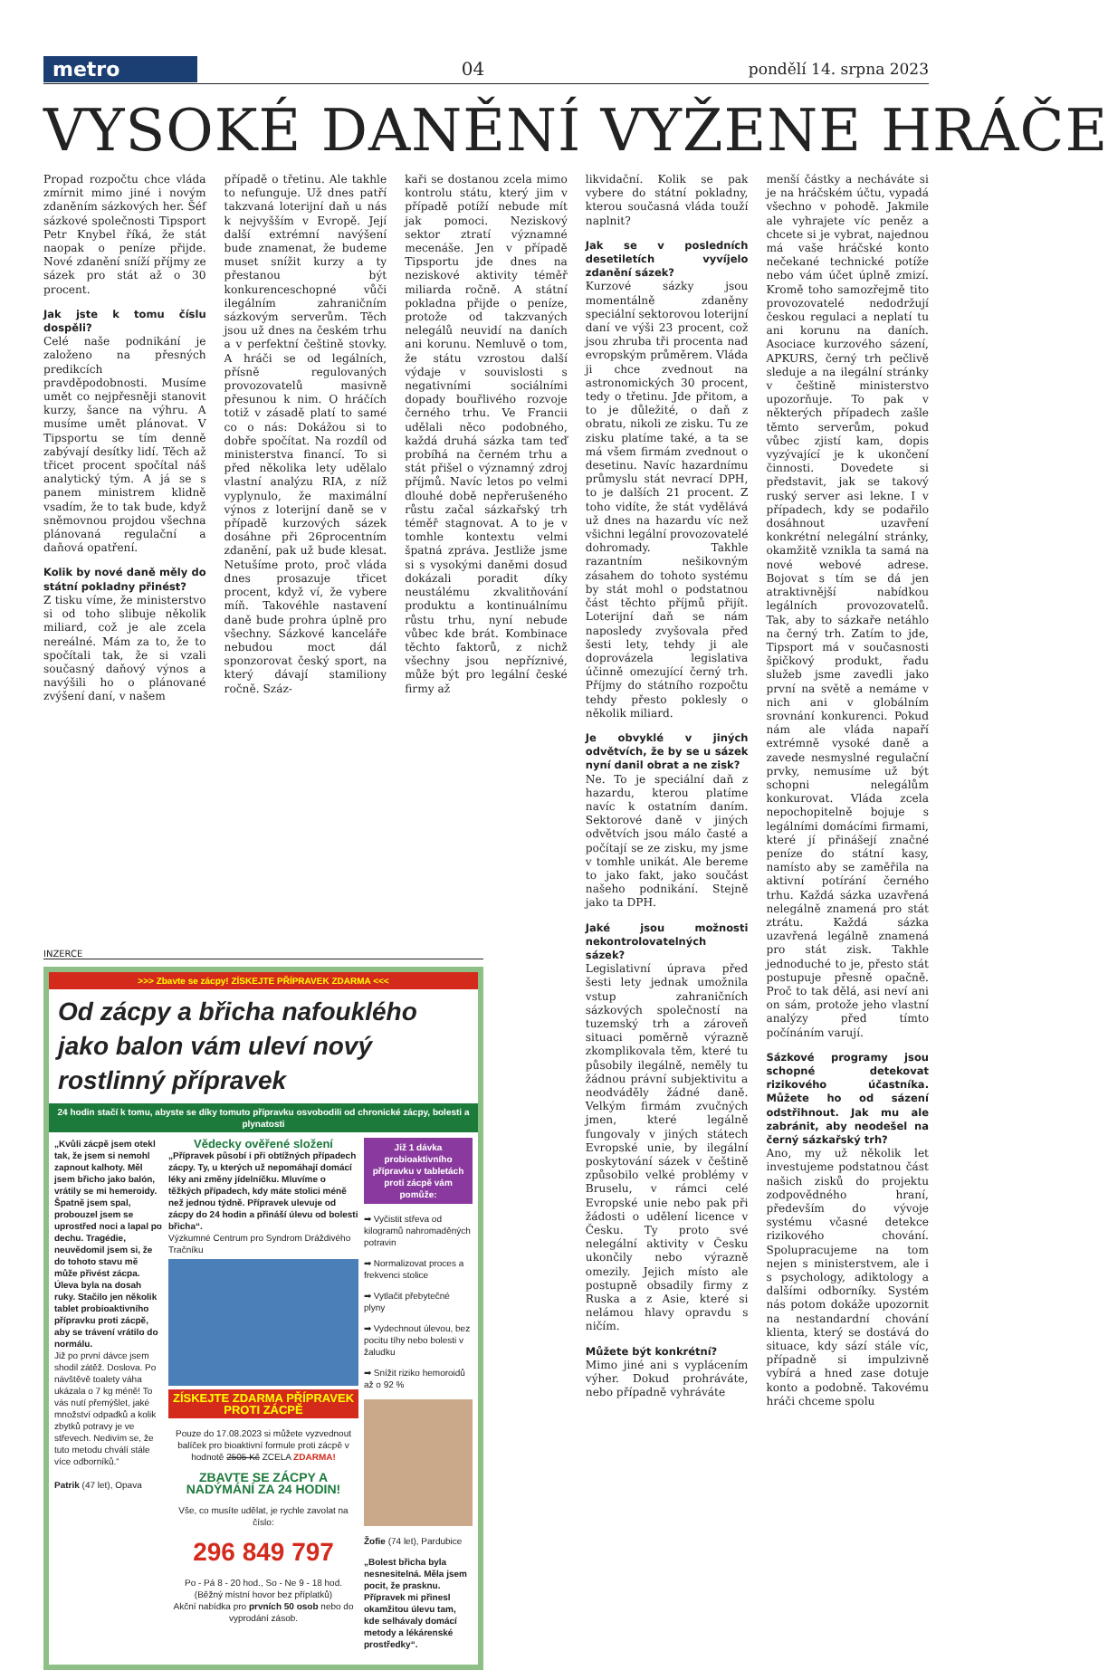metro 04
pondělí 14. srpna 2023
VYSOKÉ DANĚNÍ VYŽENE HRÁČE
Propad rozpočtu chce vláda zmírnit mimo jiné i novým zdaněním sázkových her. Šéf sázkové společnosti Tipsport Petr Knybel říká, že stát naopak o peníze přijde. Nové zdanění sníží příjmy ze sázek pro stát až o 30 procent.
Jak jste k tomu číslu dospěli?
Celé naše podnikání je založeno na přesných predikcích pravděpodobnosti. Musíme umět co nejpřesněji stanovit kurzy, šance na výhru. A musíme umět plánovat. V Tipsportu se tím denně zabývají desítky lidí. Těch až třicet procent spočítal náš analytický tým. A já se s panem ministrem klidně vsadím, že to tak bude, když sněmovnou projdou všechna plánovaná regulační a daňová opatření.
Kolik by nové daně měly do státní pokladny přinést?
Z tisku víme, že ministerstvo si od toho slibuje několik miliard, což je ale zcela nereálné. Mám za to, že to spočítali tak, že si vzali současný daňový výnos a navýšili ho o plánované zvýšení daní, v našem
případě o třetinu. Ale takhle to nefunguje. Už dnes patří takzvaná loterijní daň u nás k nejvyšším v Evropě. Její další extrémní navýšení bude znamenat, že budeme muset snížit kurzy a ty přestanou být konkurenceschopné vůči ilegálním zahraničním sázkovým serverům. Těch jsou už dnes na českém trhu a v perfektní češtině stovky. A hráči se od legálních, přísně regulovaných provozovatelů masivně přesunou k nim. O hráčích totiž v zásadě platí to samé co o nás: Dokážou si to dobře spočítat. Na rozdíl od ministerstva financí. To si před několika lety udělalo vlastní analýzu RIA, z níž vyplynulo, že maximální výnos z loterijní daně se v případě kurzových sázek dosáhne při 26procentním zdanění, pak už bude klesat. Netušíme proto, proč vláda dnes prosazuje třicet procent, když ví, že vybere míň. Takovéhle nastavení daně bude prohra úplně pro všechny. Sázkové kanceláře nebudou moct dál sponzorovat český sport, na který dávají stamiliony ročně. Száz-
kaři se dostanou zcela mimo kontrolu státu, který jim v případě potíží nebude mít jak pomoci. Neziskový sektor ztratí významné mecenáše. Jen v případě Tipsportu jde dnes na neziskové aktivity téměř miliarda ročně. A státní pokladna přijde o peníze, protože od takzvaných nelegálů neuvidí na daních ani korunu. Nemluvě o tom, že státu vzrostou další výdaje v souvislosti s negativními sociálními dopady bouřlivého rozvoje černého trhu. Ve Francii udělali něco podobného, každá druhá sázka tam teď probíhá na černém trhu a stát přišel o významný zdroj příjmů. Navíc letos po velmi dlouhé době nepřerušeného růstu začal sázkařský trh téměř stagnovat. A to je v tomhle kontextu velmi špatná zpráva. Jestliže jsme si s vysokými daněmi dosud dokázali poradit díky neustálému zkvalitňování produktu a kontinuálnímu růstu trhu, nyní nebude vůbec kde brát. Kombinace těchto faktorů, z nichž všechny jsou nepříznivé, může být pro legální české firmy až
likvidační. Kolik se pak vybere do státní pokladny, kterou současná vláda touží naplnit?
Jak se v posledních desetiletích vyvíjelo zdanění sázek?
Kurzové sázky jsou momentálně zdaněny speciální sektorovou loterijní daní ve výši 23 procent, což jsou zhruba tři procenta nad evropským průměrem. Vláda ji chce zvednout na astronomických 30 procent, tedy o třetinu. Jde přitom, a to je důležité, o daň z obratu, nikoli ze zisku. Tu ze zisku platíme také, a ta se má všem firmám zvednout o desetinu. Navíc hazardnímu průmyslu stát nevrací DPH, to je dalších 21 procent. Z toho vidíte, že stát vydělává už dnes na hazardu víc než všichni legální provozovatelé dohromady. Takhle razantním nešikovným zásahem do tohoto systému by stát mohl o podstatnou část těchto příjmů přijít. Loterijní daň se nám naposledy zvyšovala před šesti lety, tehdy ji ale doprovázela legislativa účinně omezující černý trh. Příjmy do státního rozpočtu tehdy přesto poklesly o několik miliard.
Je obvyklé v jiných odvětvích, že by se u sázek nyní danil obrat a ne zisk?
Ne. To je speciální daň z hazardu, kterou platíme navíc k ostatním daním. Sektorové daně v jiných odvětvích jsou málo časté a počítají se ze zisku, my jsme v tomhle unikát. Ale bereme to jako fakt, jako součást našeho podnikání. Stejně jako ta DPH.
Jaké jsou možnosti nekontrolovatelných sázek?
Legislativní úprava před šesti lety jednak umožnila vstup zahraničních sázkových společností na tuzemský trh a zároveň situaci poměrně výrazně zkomplikovala těm, které tu působily ilegálně, neměly tu žádnou právní subjektivitu a neodváděly žádné daně. Velkým firmám zvučných jmen, které legálně fungovaly v jiných státech Evropské unie, by ilegální poskytování sázek v češtině způsobilo velké problémy v Bruselu, v rámci celé Evropské unie nebo pak při žádosti o udělení licence v Česku. Ty proto své nelegální aktivity v Česku ukončily nebo výrazně omezily. Jejich místo ale postupně obsadily firmy z Ruska a z Asie, které si nelámou hlavy opravdu s ničím.
Můžete být konkrétní?
Mimo jiné ani s vyplácením výher. Dokud prohráváte, nebo případně vyhráváte
menší částky a necháváte si je na hráčském účtu, vypadá všechno v pohodě. Jakmile ale vyhrajete víc peněz a chcete si je vybrat, najednou má vaše hráčské konto nečekané technické potíže nebo vám účet úplně zmizí. Kromě toho samozřejmě tito provozovatelé nedodržují českou regulaci a neplatí tu ani korunu na daních. Asociace kurzového sázení, APKURS, černý trh pečlivě sleduje a na ilegální stránky v češtině ministerstvo upozorňuje. To pak v některých případech zašle těmto serverům, pokud vůbec zjistí kam, dopis vyzývající je k ukončení činnosti. Dovedete si představit, jak se takový ruský server asi lekne. I v případech, kdy se podařilo dosáhnout uzavření konkrétní nelegální stránky, okamžitě vznikla ta samá na nové webové adrese. Bojovat s tím se dá jen atraktivnější nabídkou legálních provozovatelů. Tak, aby to sázkaře netáhlo na černý trh. Zatím to jde, Tipsport má v současnosti špičkový produkt, řadu služeb jsme zavedli jako první na světě a nemáme v nich ani v globálním srovnání konkurenci. Pokud nám ale vláda napaří extrémně vysoké daně a zavede nesmyslné regulační prvky, nemusíme už být schopni nelegálům konkurovat. Vláda zcela nepochopitelně bojuje s legálními domácími firmami, které jí přinášejí značné peníze do státní kasy, namísto aby se zaměřila na aktivní potírání černého trhu. Každá sázka uzavřená nelegálně znamená pro stát ztrátu. Každá sázka uzavřená legálně znamená pro stát zisk. Takhle jednoduché to je, přesto stát postupuje přesně opačně. Proč to tak dělá, asi neví ani on sám, protože jeho vlastní analýzy před tímto počínáním varují.
Sázkové programy jsou schopné detekovat rizikového účastníka. Můžete ho od sázení odstřihnout. Jak mu ale zabránit, aby neodešel na černý sázkařský trh?
Ano, my už několik let investujeme podstatnou část našich zisků do projektu zodpovědného hraní, především do vývoje systému včasné detekce rizikového chování. Spolupracujeme na tom nejen s ministerstvem, ale i s psychology, adiktology a dalšími odborníky. Systém nás potom dokáže upozornit na nestandardní chování klienta, který se dostává do situace, kdy sází stále víc, případně si impulzivně vybírá a hned zase dotuje konto a podobně. Takovému hráči chceme spolu
INZERCE
>>> Zbavte se zácpy! ZÍSKEJTE PŘÍPRAVEK ZDARMA <<<
Od zácpy a břicha nafouklého jako balon vám uleví nový rostlinný přípravek
24 hodin stačí k tomu, abyste se díky tomuto přípravku osvobodili od chronické zácpy, bolesti a plynatosti
„Kvůli zácpě jsem otekl tak, že jsem si nemohl zapnout kalhoty. Měl jsem břicho jako balón, vrátily se mi hemeroidy. Špatně jsem spal, probouzel jsem se uprostřed noci a lapal po dechu. Tragédie, neuvědomil jsem si, že do tohoto stavu mě může přivést zácpa. Úleva byla na dosah ruky. Stačilo jen několik tablet probioaktivního přípravku proti zácpě, aby se trávení vrátilo do normálu.
Již po první dávce jsem shodil zátěž. Doslova. Po návštěvě toalety váha ukázala o 7 kg méně! To vás nutí přemýšlet, jaké množství odpadků a kolik zbytků potravy je ve střevech. Nedivím se, že tuto metodu chválí stále více odborníků.“
Patrik (47 let), Opava
Vědecky ověřené složení
„Přípravek působí i při obtížných případech zácpy. Ty, u kterých už nepomáhají domácí léky ani změny jídelníčku. Mluvíme o těžkých případech, kdy máte stolici méně než jednou týdně. Přípravek ulevuje od zácpy do 24 hodin a přináší úlevu od bolesti břicha“.
Výzkumné Centrum pro Syndrom Dráždivého Tračníku
ZÍSKEJTE ZDARMA PŘÍPRAVEK PROTI ZÁCPĚ
Pouze do 17.08.2023 si můžete vyzvednout balíček pro bioaktivní formule proti zácpě v hodnotě 2505 Kč ZCELA ZDARMA!
ZBAVTE SE ZÁCPY A NADÝMÁNÍ ZA 24 HODIN!
Vše, co musíte udělat, je rychle zavolat na číslo:
296 849 797
Po - Pá 8 - 20 hod., So - Ne 9 - 18 hod.
(Běžný místní hovor bez příplatků)
Akční nabídka pro prvních 50 osob nebo do vyprodání zásob.
Již 1 dávka probioaktivního přípravku v tabletách proti zácpě vám pomůže:
➡ Vyčistit střeva od kilogramů nahromaděných potravin
➡ Normalizovat proces a frekvenci stolice
➡ Vytlačit přebytečné plyny
➡ Vydechnout úlevou, bez pocitu tíhy nebo bolesti v žaludku
➡ Snížit riziko hemoroidů až o 92 %
Žofie (74 let), Pardubice
„Bolest břicha byla nesnesitelná. Měla jsem pocit, že prasknu. Přípravek mi přinesl okamžitou úlevu tam, kde selhávaly domácí metody a lékárenské prostředky“.